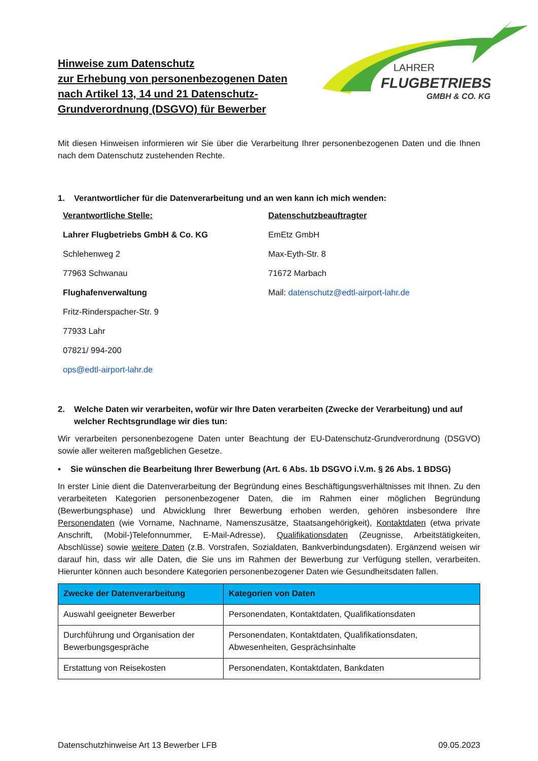LAHRER
FLUGBETRIEBS
GMBH & CO. KG
Hinweise zum Datenschutz
zur Erhebung von personenbezogenen Daten
nach Artikel 13, 14 und 21 Datenschutz-
Grundverordnung (DSGVO) für Bewerber
Mit diesen Hinweisen informieren wir Sie über die Verarbeitung Ihrer personenbezogenen Daten und die Ihnen nach dem Datenschutz zustehenden Rechte.
1. Verantwortlicher für die Datenverarbeitung und an wen kann ich mich wenden:
Verantwortliche Stelle:
Lahrer Flugbetriebs GmbH & Co. KG
Schlehenweg 2
77963 Schwanau
Flughafenverwaltung
Fritz-Rinderspacher-Str. 9
77933 Lahr
07821/ 994-200
ops@edtl-airport-lahr.de
Datenschutzbeauftragter
EmEtz GmbH
Max-Eyth-Str. 8
71672 Marbach
Mail: datenschutz@edtl-airport-lahr.de
2. Welche Daten wir verarbeiten, wofür wir Ihre Daten verarbeiten (Zwecke der Verarbeitung) und auf welcher Rechtsgrundlage wir dies tun:
Wir verarbeiten personenbezogene Daten unter Beachtung der EU-Datenschutz-Grundverordnung (DSGVO) sowie aller weiteren maßgeblichen Gesetze.
▪ Sie wünschen die Bearbeitung Ihrer Bewerbung (Art. 6 Abs. 1b DSGVO i.V.m. § 26 Abs. 1 BDSG)
In erster Linie dient die Datenverarbeitung der Begründung eines Beschäftigungsverhältnisses mit Ihnen. Zu den verarbeiteten Kategorien personenbezogener Daten, die im Rahmen einer möglichen Begründung (Bewerbungsphase) und Abwicklung Ihrer Bewerbung erhoben werden, gehören insbesondere Ihre Personendaten (wie Vorname, Nachname, Namenszusätze, Staatsangehörigkeit), Kontaktdaten (etwa private Anschrift, (Mobil-)Telefonnummer, E-Mail-Adresse), Qualifikationsdaten (Zeugnisse, Arbeitstätigkeiten, Abschlüsse) sowie weitere Daten (z.B. Vorstrafen, Sozialdaten, Bankverbindungsdaten). Ergänzend weisen wir darauf hin, dass wir alle Daten, die Sie uns im Rahmen der Bewerbung zur Verfügung stellen, verarbeiten. Hierunter können auch besondere Kategorien personenbezogener Daten wie Gesundheitsdaten fallen.
| Zwecke der Datenverarbeitung | Kategorien von Daten |
| --- | --- |
| Auswahl geeigneter Bewerber | Personendaten, Kontaktdaten, Qualifikationsdaten |
| Durchführung und Organisation der Bewerbungsgespräche | Personendaten, Kontaktdaten, Qualifikationsdaten, Abwesenheiten, Gesprächsinhalte |
| Erstattung von Reisekosten | Personendaten, Kontaktdaten, Bankdaten |
Datenschutzhinweise Art 13 Bewerber LFB 09.05.2023